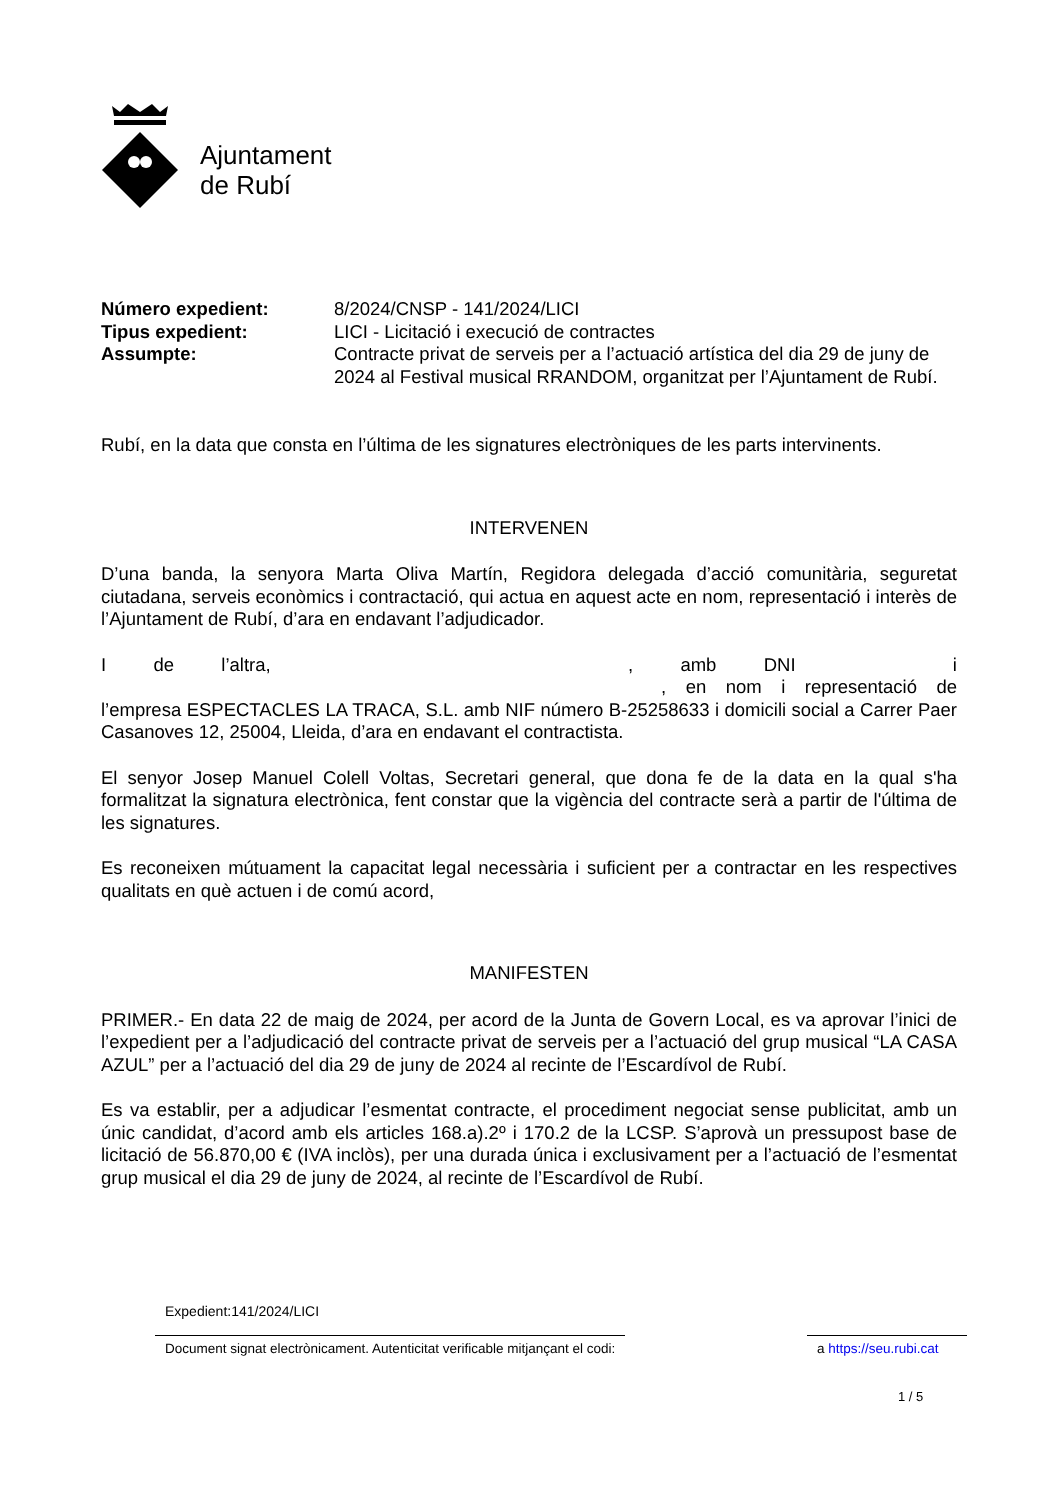Ajuntament
de Rubí
Número expedient:
8/2024/CNSP - 141/2024/LICI
Tipus expedient:
LICI - Licitació i execució de contractes
Assumpte:
Contracte privat de serveis per a l’actuació artística del dia 29 de juny de 2024 al Festival musical RRANDOM, organitzat per l’Ajuntament de Rubí.
Rubí, en la data que consta en l’última de les signatures electròniques de les parts intervinents.
INTERVENEN
D’una banda, la senyora Marta Oliva Martín, Regidora delegada d’acció comunitària, seguretat ciutadana, serveis econòmics i contractació, qui actua en aquest acte en nom, representació i interès de l’Ajuntament de Rubí, d’ara en endavant l’adjudicador.
I de l’altra, , amb DNI i , en nom i representació de l’empresa ESPECTACLES LA TRACA, S.L. amb NIF número B-25258633 i domicili social a Carrer Paer Casanoves 12, 25004, Lleida, d’ara en endavant el contractista.
El senyor Josep Manuel Colell Voltas, Secretari general, que dona fe de la data en la qual s'ha formalitzat la signatura electrònica, fent constar que la vigència del contracte serà a partir de l'última de les signatures.
Es reconeixen mútuament la capacitat legal necessària i suficient per a contractar en les respectives qualitats en què actuen i de comú acord,
MANIFESTEN
PRIMER.- En data 22 de maig de 2024, per acord de la Junta de Govern Local, es va aprovar l’inici de l’expedient per a l’adjudicació del contracte privat de serveis per a l’actuació del grup musical “LA CASA AZUL” per a l’actuació del dia 29 de juny de 2024 al recinte de l’Escardívol de Rubí.
Es va establir, per a adjudicar l’esmentat contracte, el procediment negociat sense publicitat, amb un únic candidat, d’acord amb els articles 168.a).2º i 170.2 de la LCSP. S’aprovà un pressupost base de licitació de 56.870,00 € (IVA inclòs), per una durada única i exclusivament per a l’actuació de l’esmentat grup musical el dia 29 de juny de 2024, al recinte de l’Escardívol de Rubí.
Expedient:141/2024/LICI
Document signat electrònicament. Autenticitat verificable mitjançant el codi: a https://seu.rubi.cat
1 / 5